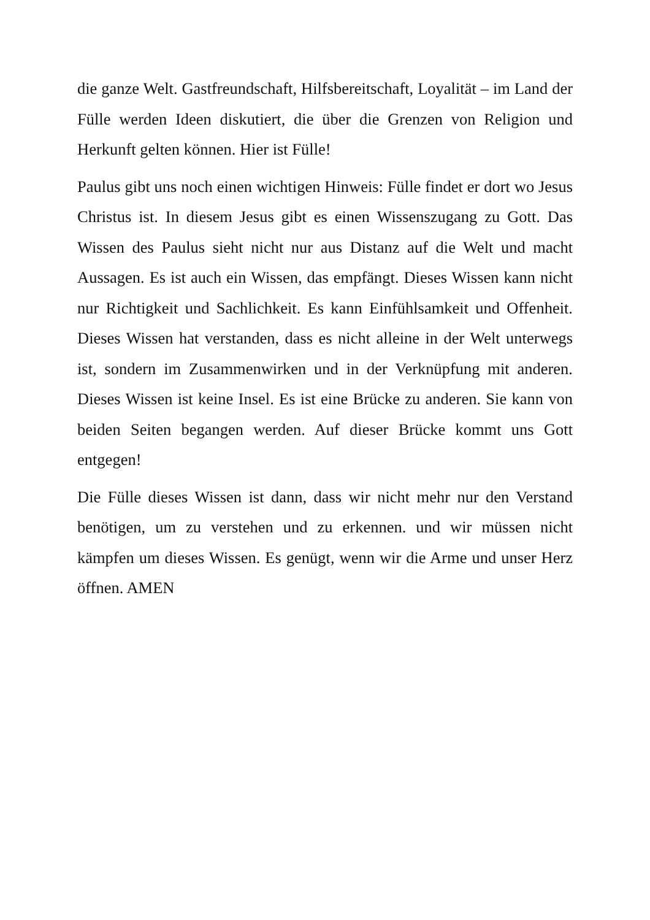die ganze Welt. Gastfreundschaft, Hilfsbereitschaft, Loyalität – im Land der Fülle werden Ideen diskutiert, die über die Grenzen von Religion und Herkunft gelten können. Hier ist Fülle!
Paulus gibt uns noch einen wichtigen Hinweis: Fülle findet er dort wo Jesus Christus ist. In diesem Jesus gibt es einen Wissenszugang zu Gott. Das Wissen des Paulus sieht nicht nur aus Distanz auf die Welt und macht Aussagen. Es ist auch ein Wissen, das empfängt. Dieses Wissen kann nicht nur Richtigkeit und Sachlichkeit. Es kann Einfühlsamkeit und Offenheit. Dieses Wissen hat verstanden, dass es nicht alleine in der Welt unterwegs ist, sondern im Zusammenwirken und in der Verknüpfung mit anderen. Dieses Wissen ist keine Insel. Es ist eine Brücke zu anderen. Sie kann von beiden Seiten begangen werden. Auf dieser Brücke kommt uns Gott entgegen!
Die Fülle dieses Wissen ist dann, dass wir nicht mehr nur den Verstand benötigen, um zu verstehen und zu erkennen. und wir müssen nicht kämpfen um dieses Wissen. Es genügt, wenn wir die Arme und unser Herz öffnen. AMEN